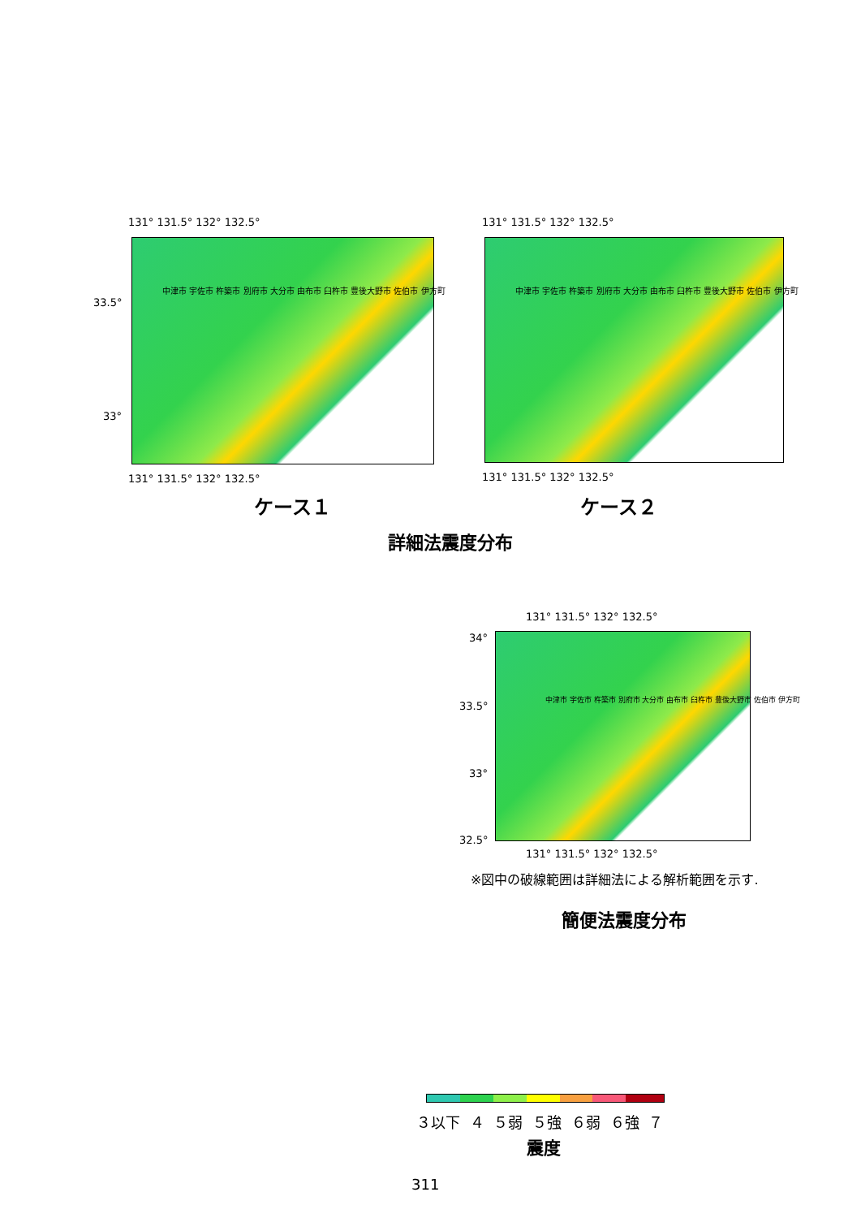131° 131.5° 132° 132.5° 131° 131.5° 132° 132.5°
33.5°
33°
中津市 宇佐市 杵築市 別府市 大分市 由布市 臼杵市 豊後大野市 佐伯市 伊方町
中津市 宇佐市 杵築市 別府市 大分市 由布市 臼杵市 豊後大野市 佐伯市 伊方町
131° 131.5° 132° 132.5° 131° 131.5° 132° 132.5°
ケース１ ケース２
詳細法震度分布
131° 131.5° 132° 132.5°
34°
33.5°
33°
32.5°
中津市 宇佐市 杵築市 別府市 大分市 由布市 臼杵市 豊後大野市 佐伯市 伊方町
131° 131.5° 132° 132.5°
※図中の破線範囲は詳細法による解析範囲を示す.
簡便法震度分布
３以下 ４ ５弱 ５強 ６弱 ６強 ７
震度
311